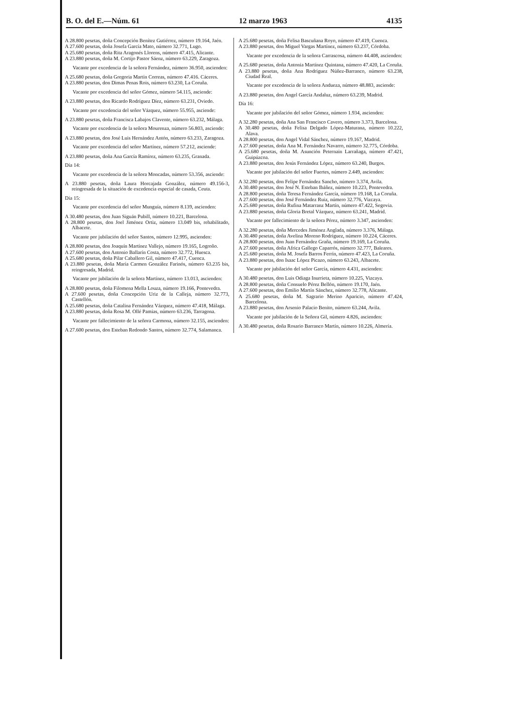B. O. del E.—Núm. 61 12 marzo 1963 4135
A 28.800 pesetas, doña Concepción Benítez Gutiérrez, número 19.164, Jaén.
A 27.600 pesetas, doña Josefa García Mato, número 32.771, Lugo.
A 25.680 pesetas, doña Rita Aragonés Llorens, número 47.415, Alicante.
A 23.880 pesetas, doña M. Cortijo Pastor Sáenz, número 63.229, Zaragoza.
Vacante por excedencia de la señora Fernández, número 36.950, ascienden:
A 25.680 pesetas, doña Gregoria Martín Correas, número 47.416. Cáceres.
A 23.880 pesetas, don Dimas Penas Rois, número 63.230, La Coruña.
Vacante por excedencia del señor Gómez, número 54.115, asciende:
A 23.880 pesetas, don Ricardo Rodríguez Díez, número 63.231, Oviedo.
Vacante por excedencia del señor Vázquez, número 55.955, asciende:
A 23.880 pesetas, doña Francisca Labajos Clavente, número 63.232, Málaga.
Vacante por excedencia de la señora Mourenza, número 56.803, asciende:
A 23.880 pesetas, don José Luis Hernández Antón, número 63.233, Zaragoza.
Vacante por excedencia del señor Martínez, número 57.212, asciende:
A 23.880 pesetas, doña Ana García Ramírez, número 63.235, Granada.
Día 14:
Vacante por excedencia de la señora Moncadas, número 53.356, asciende:
A 23.880 pesetas, doña Laura Horcajada González, número 49.156-3, reingresada de la situación de excedencia especial de casada, Ceuta.
Día 15:
Vacante por excedencia del señor Munguía, número 8.139, ascienden:
A 30.480 pesetas, don Juan Siguán Pubill, número 10.221, Barcelona.
A 28.800 pesetas, don Joel Jiménez Ortiz, número 13.049 bis, rehabilitado, Albacete.
Vacante por jubilación del señor Santos, número 12.995, ascienden:
A 28.800 pesetas, don Joaquín Martínez Vallejo, número 19.165, Logroño.
A 27.600 pesetas, don Antonio Ballarín Costa, número 32.772, Huesca.
A 25.680 pesetas, doña Pilar Caballero Gil, número 47.417, Cuenca.
A 23.880 pesetas, doña María Carmen González Farinós, número 63.235 bis, reingresada, Madrid.
Vacante por jubilación de la señora Martínez, número 13.013, ascienden:
A 28.800 pesetas, doña Filomena Mella Louza, número 19.166, Pontevedra.
A 27.600 pesetas, doña Concepción Uriz de la Calleja, número 32.773, Castellón.
A 25.680 pesetas, doña Catalina Fernández Vázquez, número 47.418, Málaga.
A 23.880 pesetas, doña Rosa M. Ollé Pamias, número 63.236, Tarragona.
Vacante por fallecimiento de la señora Carmona, número 32.155, ascienden:
A 27.600 pesetas, don Esteban Redondo Santos, número 32.774, Salamanca.
A 25.680 pesetas, doña Felisa Bascuñana Royo, número 47.419, Cuenca.
A 23.880 pesetas, don Miguel Vargas Martínez, número 63.237, Córdoba.
Vacante por excedencia de la señora Carrascosa, número 44.408, ascienden:
A 25.680 pesetas, doña Antonia Martínez Quintana, número 47.420, La Coruña.
A 23.880 pesetas, doña Ana Rodríguez Núñez-Barranco, número 63.238, Ciudad Real.
Vacante por excedencia de la señora Andueza, número 48.883, asciende:
A 23.880 pesetas, don Angel García Andaluz, número 63.239, Madrid.
Día 16:
Vacante por jubilación del señor Gómez, número 1.934, ascienden:
A 32.280 pesetas, doña Ana San Francisco Cavero, número 3.373, Barcelona.
A 30.480 pesetas, doña Felisa Delgado López-Maturana, número 10.222, Alava.
A 28.800 pesetas, don Angel Vidal Sánchez, número 19.167, Madrid.
A 27.600 pesetas, doña Ana M. Fernández Navarro, número 32.775, Córdoba.
A 25.680 pesetas, doña M. Asunción Peternain Larrañaga, número 47.421, Guipúzcoa.
A 23.880 pesetas, don Jesús Fernández López, número 63.240, Burgos.
Vacante por jubilación del señor Fuertes, número 2.449, ascienden:
A 32.280 pesetas, don Felipe Fernández Sancho, número 3.374, Avila.
A 30.480 pesetas, don José N. Esteban Ibáñez, número 10.223, Pontevedra.
A 28.800 pesetas, doña Teresa Fernández García, número 19.168, La Coruña.
A 27.600 pesetas, don José Fernández Ruiz, número 32.776, Vizcaya.
A 25.680 pesetas, doña Rufina Matarranz Martín, número 47.422, Segovia.
A 23.880 pesetas, doña Gloria Bretal Vázquez, número 63.241, Madrid.
Vacante por fallecimiento de la señora Pérez, número 3.347, ascienden:
A 32.280 pesetas, doña Mercedes Jiménez Anglada, número 3.376, Málaga.
A 30.480 pesetas, doña Avelina Moreno Rodríguez, número 10.224, Cáceres.
A 28.800 pesetas, don Juan Fernández Graña, número 19.169, La Coruña.
A 27.600 pesetas, doña Africa Gallego Caparrós, número 32.777, Baleares.
A 25.680 pesetas, doña M. Josefa Barros Ferrín, número 47.423, La Coruña.
A 23.880 pesetas, don Isaac López Picazo, número 63.243, Albacete.
Vacante por jubilación del señor García, número 4.431, ascienden:
A 30.480 pesetas, don Luis Odiaga Inurrieta, número 10.225, Vizcaya.
A 28.800 pesetas, doña Consuelo Pérez Bellón, número 19.170, Jaén.
A 27.600 pesetas, don Emilio Martín Sánchez, número 32.778, Alicante.
A 25.680 pesetas, doña M. Sagrario Merino Aparicio, número 47.424, Barcelona.
A 23.880 pesetas, don Arsenio Palacio Benito, número 63.244, Avila.
Vacante por jubilación de la Señora Gil, número 4.826, ascienden:
A 30.480 pesetas, doña Rosario Barranco Martín, número 10.226, Almería.